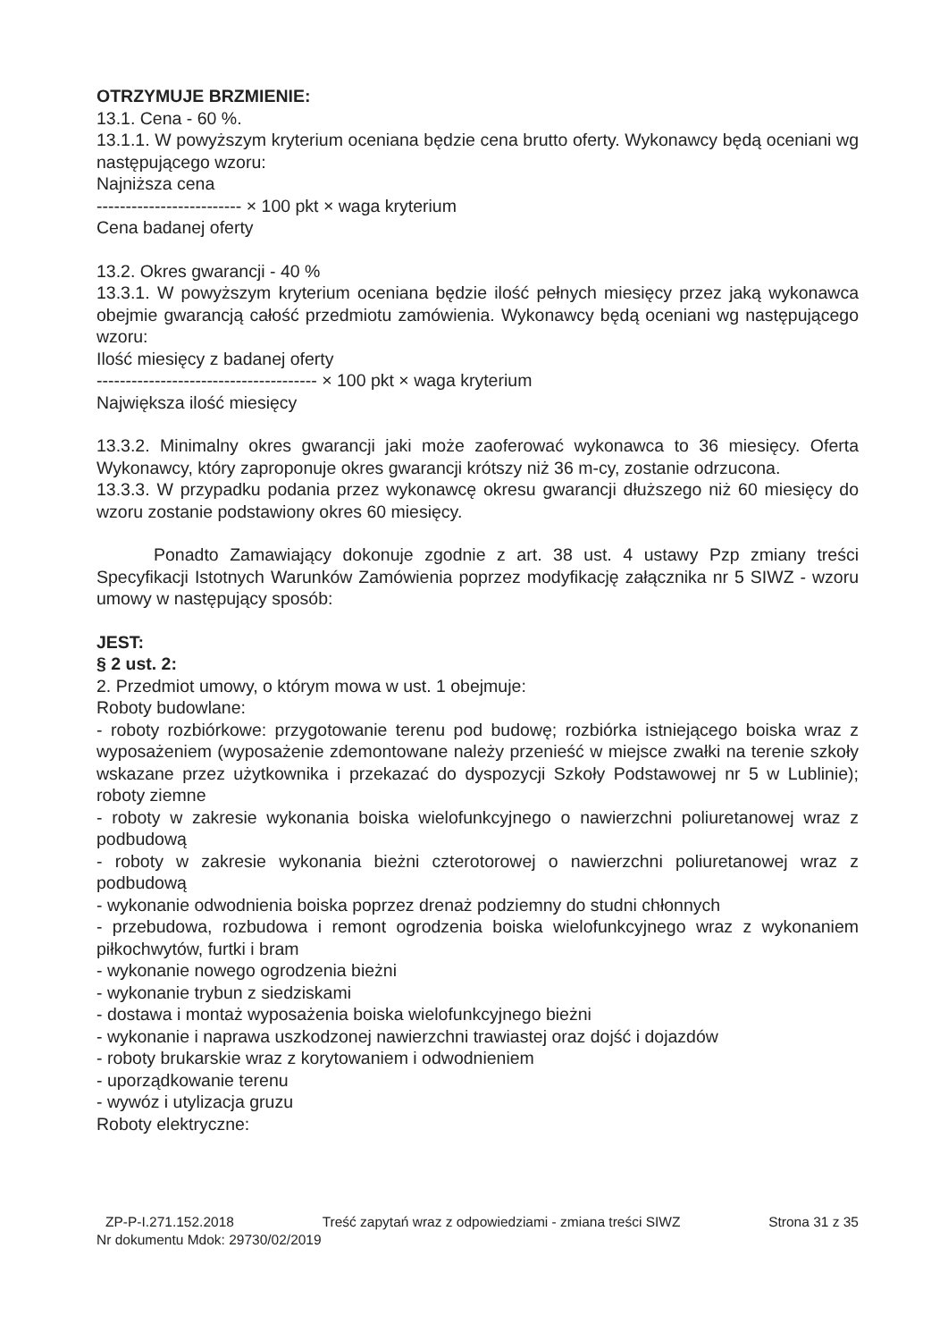OTRZYMUJE BRZMIENIE:
13.1. Cena - 60 %.
13.1.1. W powyższym kryterium oceniana będzie cena brutto oferty. Wykonawcy będą oceniani wg następującego wzoru:
Najniższa cena
------------------------- × 100 pkt × waga kryterium
Cena badanej oferty
13.2. Okres gwarancji - 40 %
13.3.1. W powyższym kryterium oceniana będzie ilość pełnych miesięcy przez jaką wykonawca obejmie gwarancją całość przedmiotu zamówienia. Wykonawcy będą oceniani wg następującego wzoru:
Ilość miesięcy z badanej oferty
-------------------------------------- × 100 pkt × waga kryterium
Największa ilość miesięcy
13.3.2. Minimalny okres gwarancji jaki może zaoferować wykonawca to 36 miesięcy. Oferta Wykonawcy, który zaproponuje okres gwarancji krótszy niż 36 m-cy, zostanie odrzucona.
13.3.3. W przypadku podania przez wykonawcę okresu gwarancji dłuższego niż 60 miesięcy do wzoru zostanie podstawiony okres 60 miesięcy.
Ponadto Zamawiający dokonuje zgodnie z art. 38 ust. 4 ustawy Pzp zmiany treści Specyfikacji Istotnych Warunków Zamówienia poprzez modyfikację załącznika nr 5 SIWZ - wzoru umowy w następujący sposób:
JEST:
§ 2 ust. 2:
2. Przedmiot umowy, o którym mowa w ust. 1 obejmuje:
Roboty budowlane:
- roboty rozbiórkowe: przygotowanie terenu pod budowę; rozbiórka istniejącego boiska wraz z wyposażeniem (wyposażenie zdemontowane należy przenieść w miejsce zwałki na terenie szkoły wskazane przez użytkownika i przekazać do dyspozycji Szkoły Podstawowej nr 5 w Lublinie); roboty ziemne
- roboty w zakresie wykonania boiska wielofunkcyjnego o nawierzchni poliuretanowej wraz z podbudową
- roboty w zakresie wykonania bieżni czterotorowej o nawierzchni poliuretanowej wraz z podbudową
- wykonanie odwodnienia boiska poprzez drenaż podziemny do studni chłonnych
- przebudowa, rozbudowa i remont ogrodzenia boiska wielofunkcyjnego wraz z wykonaniem piłkochwytów, furtki i bram
- wykonanie nowego ogrodzenia bieżni
- wykonanie trybun z siedziskami
- dostawa i montaż wyposażenia boiska wielofunkcyjnego bieżni
- wykonanie i naprawa uszkodzonej nawierzchni trawiastej oraz dojść i dojazdów
- roboty brukarskie wraz z korytowaniem i odwodnieniem
- uporządkowanie terenu
- wywóz i utylizacja gruzu
Roboty elektryczne:
ZP-P-I.271.152.2018 Treść zapytań wraz z odpowiedziami - zmiana treści SIWZ Strona 31 z 35
Nr dokumentu Mdok: 29730/02/2019